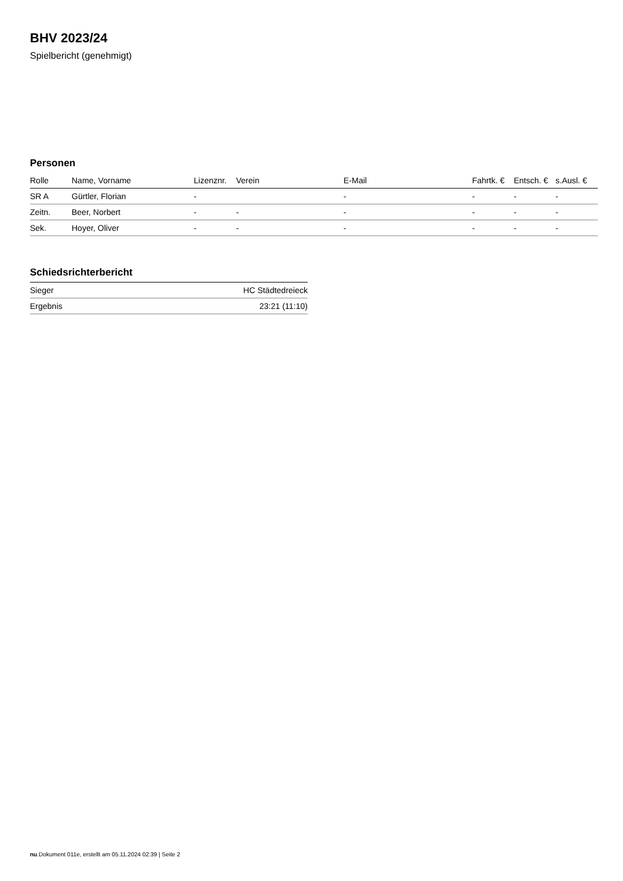BHV 2023/24
Spielbericht (genehmigt)
Personen
| Rolle | Name, Vorname | Lizenznr. | Verein | E-Mail | Fahrtk. € | Entsch. € | s.Ausl. € |
| --- | --- | --- | --- | --- | --- | --- | --- |
| SR A | Gürtler, Florian | - | | - | - | - | - |
| Zeitn. | Beer, Norbert | - | - | - | - | - | - |
| Sek. | Hoyer, Oliver | - | - | - | - | - | - |
Schiedsrichterbericht
| Sieger | HC Städtedreieck |
| Ergebnis | 23:21 (11:10) |
nu.Dokument 011e, erstellt am 05.11.2024 02:39 | Seite 2